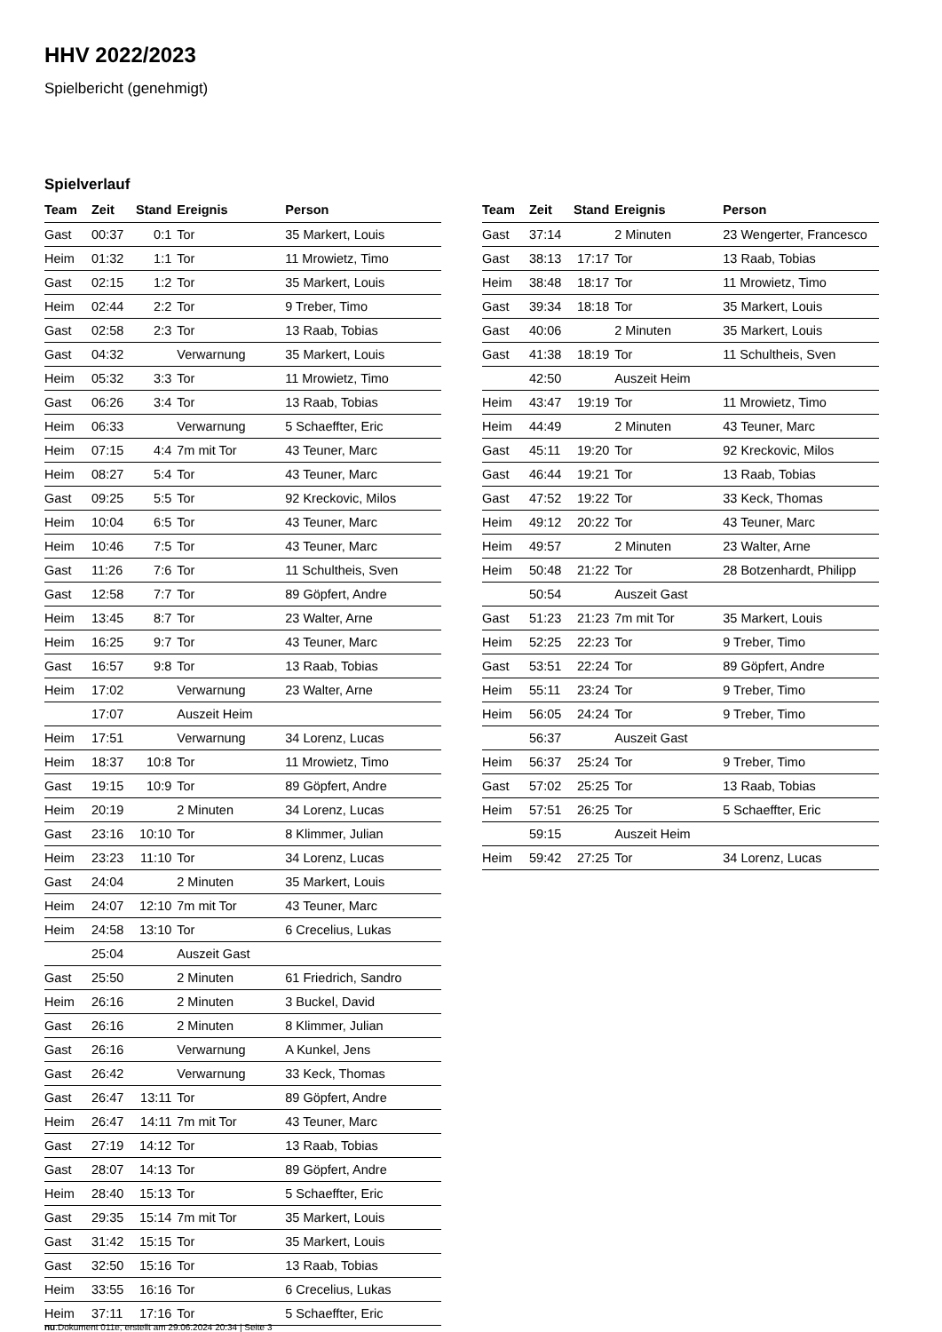HHV 2022/2023
Spielbericht (genehmigt)
Spielverlauf
| Team | Zeit | Stand | Ereignis | Person |
| --- | --- | --- | --- | --- |
| Gast | 00:37 | 0:1 | Tor | 35 Markert, Louis |
| Heim | 01:32 | 1:1 | Tor | 11 Mrowietz, Timo |
| Gast | 02:15 | 1:2 | Tor | 35 Markert, Louis |
| Heim | 02:44 | 2:2 | Tor | 9 Treber, Timo |
| Gast | 02:58 | 2:3 | Tor | 13 Raab, Tobias |
| Gast | 04:32 | | Verwarnung | 35 Markert, Louis |
| Heim | 05:32 | 3:3 | Tor | 11 Mrowietz, Timo |
| Gast | 06:26 | 3:4 | Tor | 13 Raab, Tobias |
| Heim | 06:33 | | Verwarnung | 5 Schaeffter, Eric |
| Heim | 07:15 | 4:4 | 7m mit Tor | 43 Teuner, Marc |
| Heim | 08:27 | 5:4 | Tor | 43 Teuner, Marc |
| Gast | 09:25 | 5:5 | Tor | 92 Kreckovic, Milos |
| Heim | 10:04 | 6:5 | Tor | 43 Teuner, Marc |
| Heim | 10:46 | 7:5 | Tor | 43 Teuner, Marc |
| Gast | 11:26 | 7:6 | Tor | 11 Schultheis, Sven |
| Gast | 12:58 | 7:7 | Tor | 89 Göpfert, Andre |
| Heim | 13:45 | 8:7 | Tor | 23 Walter, Arne |
| Heim | 16:25 | 9:7 | Tor | 43 Teuner, Marc |
| Gast | 16:57 | 9:8 | Tor | 13 Raab, Tobias |
| Heim | 17:02 | | Verwarnung | 23 Walter, Arne |
| | 17:07 | | Auszeit Heim | |
| Heim | 17:51 | | Verwarnung | 34 Lorenz, Lucas |
| Heim | 18:37 | 10:8 | Tor | 11 Mrowietz, Timo |
| Gast | 19:15 | 10:9 | Tor | 89 Göpfert, Andre |
| Heim | 20:19 | | 2 Minuten | 34 Lorenz, Lucas |
| Gast | 23:16 | 10:10 | Tor | 8 Klimmer, Julian |
| Heim | 23:23 | 11:10 | Tor | 34 Lorenz, Lucas |
| Gast | 24:04 | | 2 Minuten | 35 Markert, Louis |
| Heim | 24:07 | 12:10 | 7m mit Tor | 43 Teuner, Marc |
| Heim | 24:58 | 13:10 | Tor | 6 Crecelius, Lukas |
| | 25:04 | | Auszeit Gast | |
| Gast | 25:50 | | 2 Minuten | 61 Friedrich, Sandro |
| Heim | 26:16 | | 2 Minuten | 3 Buckel, David |
| Gast | 26:16 | | 2 Minuten | 8 Klimmer, Julian |
| Gast | 26:16 | | Verwarnung | A Kunkel, Jens |
| Gast | 26:42 | | Verwarnung | 33 Keck, Thomas |
| Gast | 26:47 | 13:11 | Tor | 89 Göpfert, Andre |
| Heim | 26:47 | 14:11 | 7m mit Tor | 43 Teuner, Marc |
| Gast | 27:19 | 14:12 | Tor | 13 Raab, Tobias |
| Gast | 28:07 | 14:13 | Tor | 89 Göpfert, Andre |
| Heim | 28:40 | 15:13 | Tor | 5 Schaeffter, Eric |
| Gast | 29:35 | 15:14 | 7m mit Tor | 35 Markert, Louis |
| Gast | 31:42 | 15:15 | Tor | 35 Markert, Louis |
| Gast | 32:50 | 15:16 | Tor | 13 Raab, Tobias |
| Heim | 33:55 | 16:16 | Tor | 6 Crecelius, Lukas |
| Heim | 37:11 | 17:16 | Tor | 5 Schaeffter, Eric |
| Team | Zeit | Stand | Ereignis | Person |
| --- | --- | --- | --- | --- |
| Gast | 37:14 | | 2 Minuten | 23 Wengerter, Francesco |
| Gast | 38:13 | 17:17 | Tor | 13 Raab, Tobias |
| Heim | 38:48 | 18:17 | Tor | 11 Mrowietz, Timo |
| Gast | 39:34 | 18:18 | Tor | 35 Markert, Louis |
| Gast | 40:06 | | 2 Minuten | 35 Markert, Louis |
| Gast | 41:38 | 18:19 | Tor | 11 Schultheis, Sven |
| | 42:50 | | Auszeit Heim | |
| Heim | 43:47 | 19:19 | Tor | 11 Mrowietz, Timo |
| Heim | 44:49 | | 2 Minuten | 43 Teuner, Marc |
| Gast | 45:11 | 19:20 | Tor | 92 Kreckovic, Milos |
| Gast | 46:44 | 19:21 | Tor | 13 Raab, Tobias |
| Gast | 47:52 | 19:22 | Tor | 33 Keck, Thomas |
| Heim | 49:12 | 20:22 | Tor | 43 Teuner, Marc |
| Heim | 49:57 | | 2 Minuten | 23 Walter, Arne |
| Heim | 50:48 | 21:22 | Tor | 28 Botzenhardt, Philipp |
| | 50:54 | | Auszeit Gast | |
| Gast | 51:23 | 21:23 | 7m mit Tor | 35 Markert, Louis |
| Heim | 52:25 | 22:23 | Tor | 9 Treber, Timo |
| Gast | 53:51 | 22:24 | Tor | 89 Göpfert, Andre |
| Heim | 55:11 | 23:24 | Tor | 9 Treber, Timo |
| Heim | 56:05 | 24:24 | Tor | 9 Treber, Timo |
| | 56:37 | | Auszeit Gast | |
| Heim | 56:37 | 25:24 | Tor | 9 Treber, Timo |
| Gast | 57:02 | 25:25 | Tor | 13 Raab, Tobias |
| Heim | 57:51 | 26:25 | Tor | 5 Schaeffter, Eric |
| | 59:15 | | Auszeit Heim | |
| Heim | 59:42 | 27:25 | Tor | 34 Lorenz, Lucas |
nu.Dokument 011e, erstellt am 29.06.2024 20:34 | Seite 3